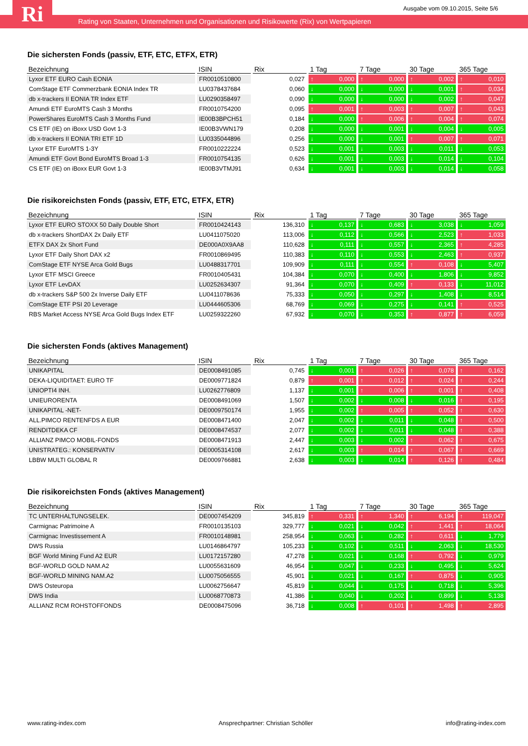Ri
Ausgabe vom 09.10.2015, Seite 5/6
Rating von Staaten, Unternehmen und Organisationen und Risikowerte (Rix) von Wertpapieren
Die sichersten Fonds (passiv, ETF, ETC, ETFX, ETR)
| Bezeichnung | ISIN | Rix | 1 Tag | 7 Tage | 30 Tage | 365 Tage |
| --- | --- | --- | --- | --- | --- | --- |
| Lyxor ETF EURO Cash EONIA | FR0010510800 | 0,027 | ↑ 0,000 | ↑ 0,000 | ↑ 0,002 | ↑ 0,010 |
| ComStage ETF Commerzbank EONIA Index TR | LU0378437684 | 0,060 | ↓ 0,000 | ↓ 0,000 | ↓ 0,001 | ↑ 0,034 |
| db x-trackers II EONIA TR Index ETF | LU0290358497 | 0,090 | ↓ 0,000 | ↓ 0,000 | ↓ 0,002 | ↑ 0,047 |
| Amundi ETF EuroMTS Cash 3 Months | FR0010754200 | 0,095 | ↑ 0,001 | ↑ 0,003 | ↑ 0,007 | ↑ 0,043 |
| PowerShares EuroMTS Cash 3 Months Fund | IE00B3BPCH51 | 0,184 | ↓ 0,000 | ↑ 0,006 | ↑ 0,004 | ↑ 0,074 |
| CS ETF (IE) on iBoxx USD Govt 1-3 | IE00B3VWN179 | 0,208 | ↓ 0,000 | ↓ 0,001 | ↓ 0,004 | ↓ 0,005 |
| db x-trackers II EONIA TRI ETF 1D | LU0335044896 | 0,256 | ↓ 0,000 | ↓ 0,001 | ↑ 0,007 | ↑ 0,071 |
| Lyxor ETF EuroMTS 1-3Y | FR0010222224 | 0,523 | ↓ 0,001 | ↓ 0,003 | ↓ 0,011 | ↓ 0,053 |
| Amundi ETF Govt Bond EuroMTS Broad 1-3 | FR0010754135 | 0,626 | ↓ 0,001 | ↓ 0,003 | ↓ 0,014 | ↓ 0,104 |
| CS ETF (IE) on iBoxx EUR Govt 1-3 | IE00B3VTMJ91 | 0,634 | ↓ 0,001 | ↓ 0,003 | ↓ 0,014 | ↓ 0,058 |
Die risikoreichsten Fonds (passiv, ETF, ETC, ETFX, ETR)
| Bezeichnung | ISIN | Rix | 1 Tag | 7 Tage | 30 Tage | 365 Tage |
| --- | --- | --- | --- | --- | --- | --- |
| Lyxor ETF EURO STOXX 50 Daily Double Short | FR0010424143 | 136,310 | ↓ 0,137 | ↓ 0,683 | ↓ 3,038 | ↓ 1,059 |
| db x-trackers ShortDAX 2x Daily ETF | LU0411075020 | 113,006 | ↓ 0,112 | ↓ 0,566 | ↓ 2,523 | ↑ 1,033 |
| ETFX DAX 2x Short Fund | DE000A0X9AA8 | 110,628 | ↓ 0,111 | ↓ 0,557 | ↓ 2,365 | ↑ 4,285 |
| Lyxor ETF Daily Short DAX x2 | FR0010869495 | 110,383 | ↓ 0,110 | ↓ 0,553 | ↓ 2,463 | ↑ 0,937 |
| ComStage ETF NYSE Arca Gold Bugs | LU0488317701 | 109,909 | ↓ 0,111 | ↓ 0,554 | ↑ 0,108 | ↓ 5,407 |
| Lyxor ETF MSCI Greece | FR0010405431 | 104,384 | ↓ 0,070 | ↓ 0,400 | ↓ 1,806 | ↓ 9,852 |
| Lyxor ETF LevDAX | LU0252634307 | 91,364 | ↓ 0,070 | ↓ 0,409 | ↑ 0,133 | ↓ 11,012 |
| db x-trackers S&P 500 2x Inverse Daily ETF | LU0411078636 | 75,333 | ↓ 0,050 | ↓ 0,297 | ↓ 1,408 | ↓ 8,514 |
| ComStage ETF PSI 20 Leverage | LU0444605306 | 68,769 | ↓ 0,069 | ↓ 0,275 | ↓ 0,141 | ↑ 0,525 |
| RBS Market Access NYSE Arca Gold Bugs Index ETF | LU0259322260 | 67,932 | ↓ 0,070 | ↓ 0,353 | ↑ 0,877 | ↑ 6,059 |
Die sichersten Fonds (aktives Management)
| Bezeichnung | ISIN | Rix | 1 Tag | 7 Tage | 30 Tage | 365 Tage |
| --- | --- | --- | --- | --- | --- | --- |
| UNIKAPITAL | DE0008491085 | 0,745 | ↓ 0,001 | ↑ 0,026 | ↑ 0,078 | ↑ 0,162 |
| DEKA-LIQUIDITAET: EURO TF | DE0009771824 | 0,879 | ↑ 0,001 | ↑ 0,012 | ↑ 0,024 | ↑ 0,244 |
| UNIOPTI4 INH. | LU0262776809 | 1,137 | ↓ 0,001 | ↑ 0,006 | ↑ 0,001 | ↑ 0,408 |
| UNIEURORENTA | DE0008491069 | 1,507 | ↓ 0,002 | ↓ 0,008 | ↓ 0,016 | ↑ 0,195 |
| UNIKAPITAL -NET- | DE0009750174 | 1,955 | ↓ 0,002 | ↑ 0,005 | ↑ 0,052 | ↑ 0,630 |
| ALL.PIMCO RENTENFDS A EUR | DE0008471400 | 2,047 | ↓ 0,002 | ↓ 0,011 | ↓ 0,048 | ↑ 0,500 |
| RENDITDEKA CF | DE0008474537 | 2,077 | ↓ 0,002 | ↓ 0,011 | ↓ 0,048 | ↑ 0,388 |
| ALLIANZ PIMCO MOBIL-FONDS | DE0008471913 | 2,447 | ↓ 0,003 | ↓ 0,002 | ↑ 0,062 | ↑ 0,675 |
| UNISTRATEG.: KONSERVATIV | DE0005314108 | 2,617 | ↓ 0,003 | ↑ 0,014 | ↑ 0,067 | ↑ 0,669 |
| LBBW MULTI GLOBAL R | DE0009766881 | 2,638 | ↓ 0,003 | ↓ 0,014 | ↑ 0,126 | ↑ 0,484 |
Die risikoreichsten Fonds (aktives Management)
| Bezeichnung | ISIN | Rix | 1 Tag | 7 Tage | 30 Tage | 365 Tage |
| --- | --- | --- | --- | --- | --- | --- |
| TC UNTERHALTUNGSELEK. | DE0007454209 | 345,819 | ↑ 0,331 | ↑ 1,340 | ↑ 6,194 | ↑ 119,047 |
| Carmignac Patrimoine A | FR0010135103 | 329,777 | ↓ 0,021 | ↓ 0,042 | ↑ 1,441 | ↑ 18,064 |
| Carmignac Investissement A | FR0010148981 | 258,954 | ↓ 0,063 | ↓ 0,282 | ↑ 0,611 | ↓ 1,779 |
| DWS Russia | LU0146864797 | 105,233 | ↓ 0,102 | ↓ 0,511 | ↓ 2,063 | ↓ 18,530 |
| BGF World Mining Fund A2 EUR | LU0172157280 | 47,278 | ↓ 0,021 | ↓ 0,168 | ↑ 0,792 | ↓ 0,979 |
| BGF-WORLD GOLD NAM.A2 | LU0055631609 | 46,954 | ↓ 0,047 | ↓ 0,233 | ↓ 0,495 | ↓ 5,624 |
| BGF-WORLD MINING NAM.A2 | LU0075056555 | 45,901 | ↓ 0,021 | ↓ 0,167 | ↑ 0,875 | ↓ 0,905 |
| DWS Osteuropa | LU0062756647 | 45,819 | ↓ 0,044 | ↓ 0,175 | ↓ 0,718 | ↓ 5,396 |
| DWS India | LU0068770873 | 41,386 | ↓ 0,040 | ↓ 0,202 | ↓ 0,899 | ↓ 5,138 |
| ALLIANZ RCM ROHSTOFFONDS | DE0008475096 | 36,718 | ↓ 0,008 | ↑ 0,101 | ↑ 1,498 | ↑ 2,895 |
www.rating-index.com Ansprechpartner: Christian Schöller info@rating-index.com